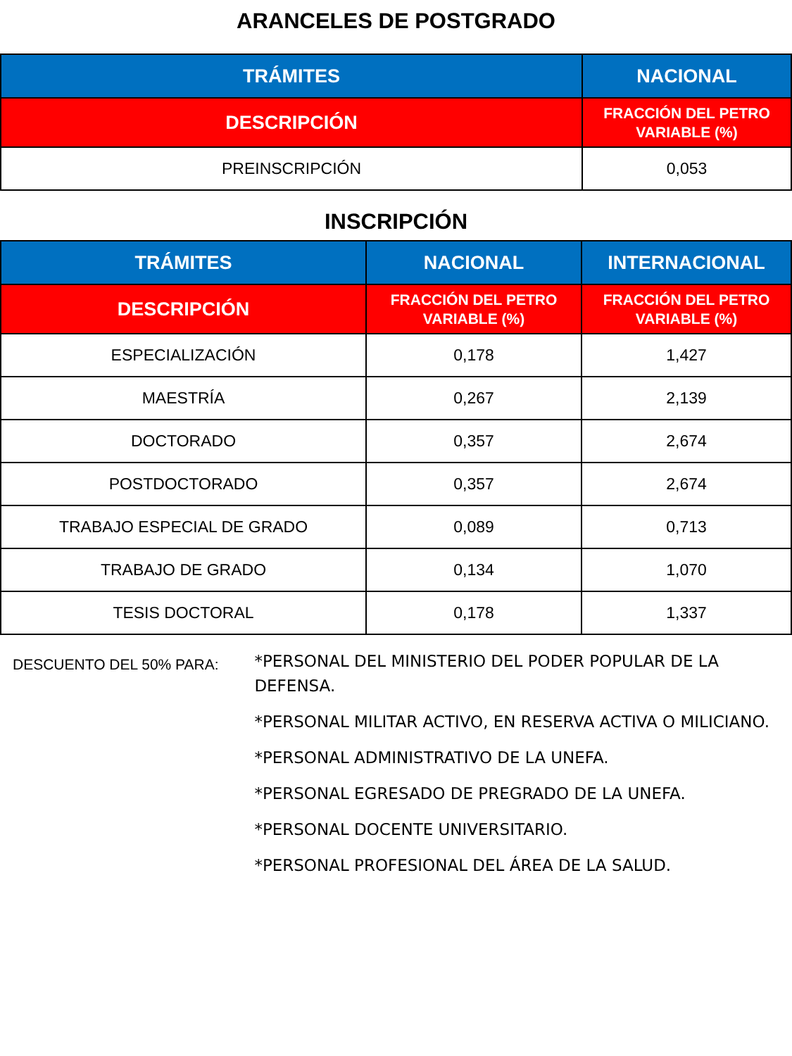ARANCELES DE POSTGRADO
| TRÁMITES | NACIONAL |
| --- | --- |
| DESCRIPCIÓN | FRACCIÓN DEL PETRO VARIABLE (%) |
| PREINSCRIPCIÓN | 0,053 |
INSCRIPCIÓN
| TRÁMITES | NACIONAL | INTERNACIONAL |
| --- | --- | --- |
| DESCRIPCIÓN | FRACCIÓN DEL PETRO VARIABLE (%) | FRACCIÓN DEL PETRO VARIABLE (%) |
| ESPECIALIZACIÓN | 0,178 | 1,427 |
| MAESTRÍA | 0,267 | 2,139 |
| DOCTORADO | 0,357 | 2,674 |
| POSTDOCTORADO | 0,357 | 2,674 |
| TRABAJO ESPECIAL DE GRADO | 0,089 | 0,713 |
| TRABAJO DE GRADO | 0,134 | 1,070 |
| TESIS DOCTORAL | 0,178 | 1,337 |
DESCUENTO DEL 50% PARA:
*PERSONAL DEL MINISTERIO DEL PODER POPULAR DE LA DEFENSA.
*PERSONAL MILITAR ACTIVO, EN RESERVA ACTIVA O MILICIANO.
*PERSONAL ADMINISTRATIVO DE LA UNEFA.
*PERSONAL EGRESADO DE PREGRADO DE LA UNEFA.
*PERSONAL DOCENTE UNIVERSITARIO.
*PERSONAL PROFESIONAL DEL ÁREA DE LA SALUD.